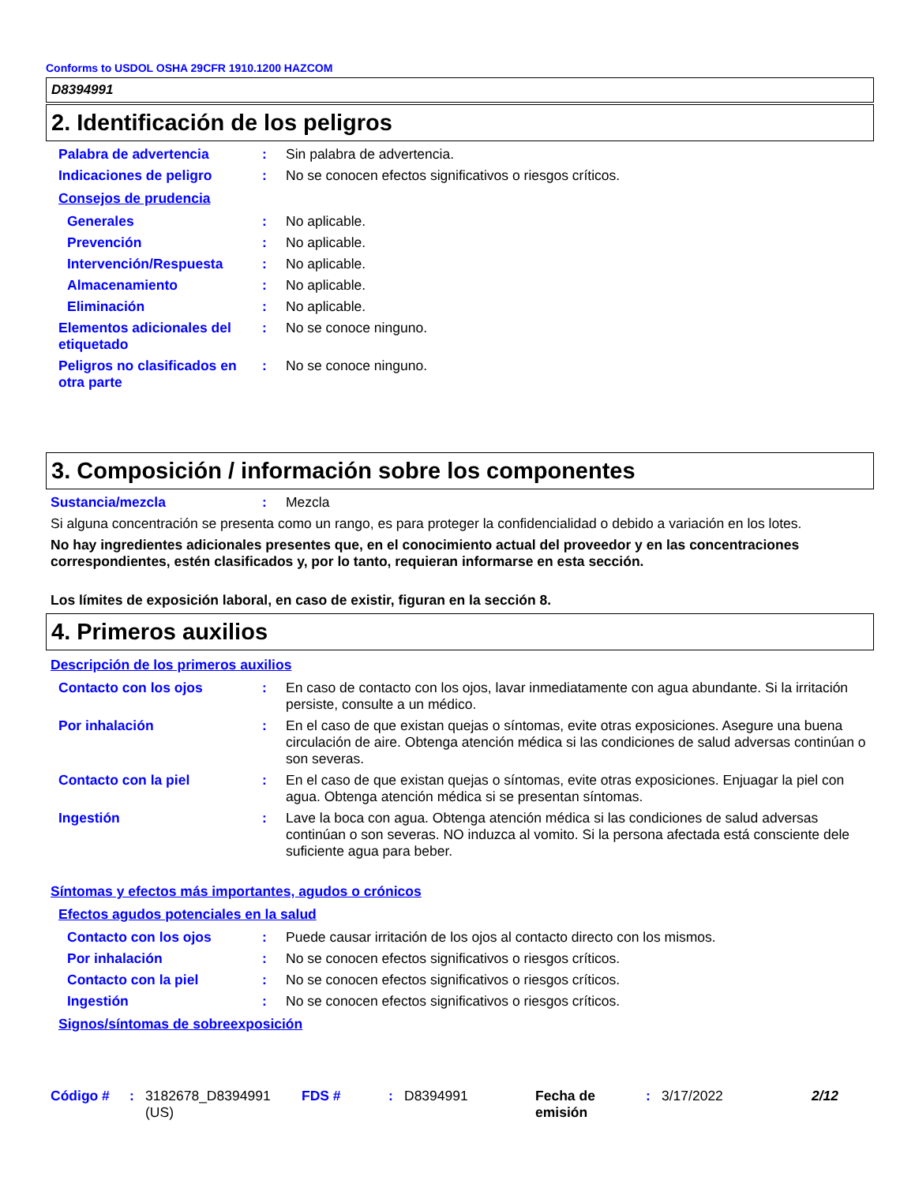Conforms to USDOL OSHA 29CFR 1910.1200 HAZCOM
D8394991
2. Identificación de los peligros
Palabra de advertencia : Sin palabra de advertencia.
Indicaciones de peligro : No se conocen efectos significativos o riesgos críticos.
Consejos de prudencia
Generales : No aplicable.
Prevención : No aplicable.
Intervención/Respuesta : No aplicable.
Almacenamiento : No aplicable.
Eliminación : No aplicable.
Elementos adicionales del etiquetado
: No se conoce ninguno.
Peligros no clasificados en otra parte
: No se conoce ninguno.
3. Composición / información sobre los componentes
Sustancia/mezcla : Mezcla
Si alguna concentración se presenta como un rango, es para proteger la confidencialidad o debido a variación en los lotes.
No hay ingredientes adicionales presentes que, en el conocimiento actual del proveedor y en las concentraciones correspondientes, estén clasificados y, por lo tanto, requieran informarse en esta sección.
Los límites de exposición laboral, en caso de existir, figuran en la sección 8.
4. Primeros auxilios
Descripción de los primeros auxilios
Contacto con los ojos : En caso de contacto con los ojos, lavar inmediatamente con agua abundante. Si la irritación persiste, consulte a un médico.
Por inhalación : En el caso de que existan quejas o síntomas, evite otras exposiciones. Asegure una buena circulación de aire. Obtenga atención médica si las condiciones de salud adversas continúan o son severas.
Contacto con la piel : En el caso de que existan quejas o síntomas, evite otras exposiciones. Enjuagar la piel con agua. Obtenga atención médica si se presentan síntomas.
Ingestión : Lave la boca con agua. Obtenga atención médica si las condiciones de salud adversas continúan o son severas. NO induzca al vomito. Si la persona afectada está consciente dele suficiente agua para beber.
Síntomas y efectos más importantes, agudos o crónicos
Efectos agudos potenciales en la salud
Contacto con los ojos : Puede causar irritación de los ojos al contacto directo con los mismos.
Por inhalación : No se conocen efectos significativos o riesgos críticos.
Contacto con la piel : No se conocen efectos significativos o riesgos críticos.
Ingestión : No se conocen efectos significativos o riesgos críticos.
Signos/síntomas de sobreexposición
Código # : 3182678_D8394991 (US)
FDS # : D8394991 Fecha de emisión
: 3/17/2022 2/12